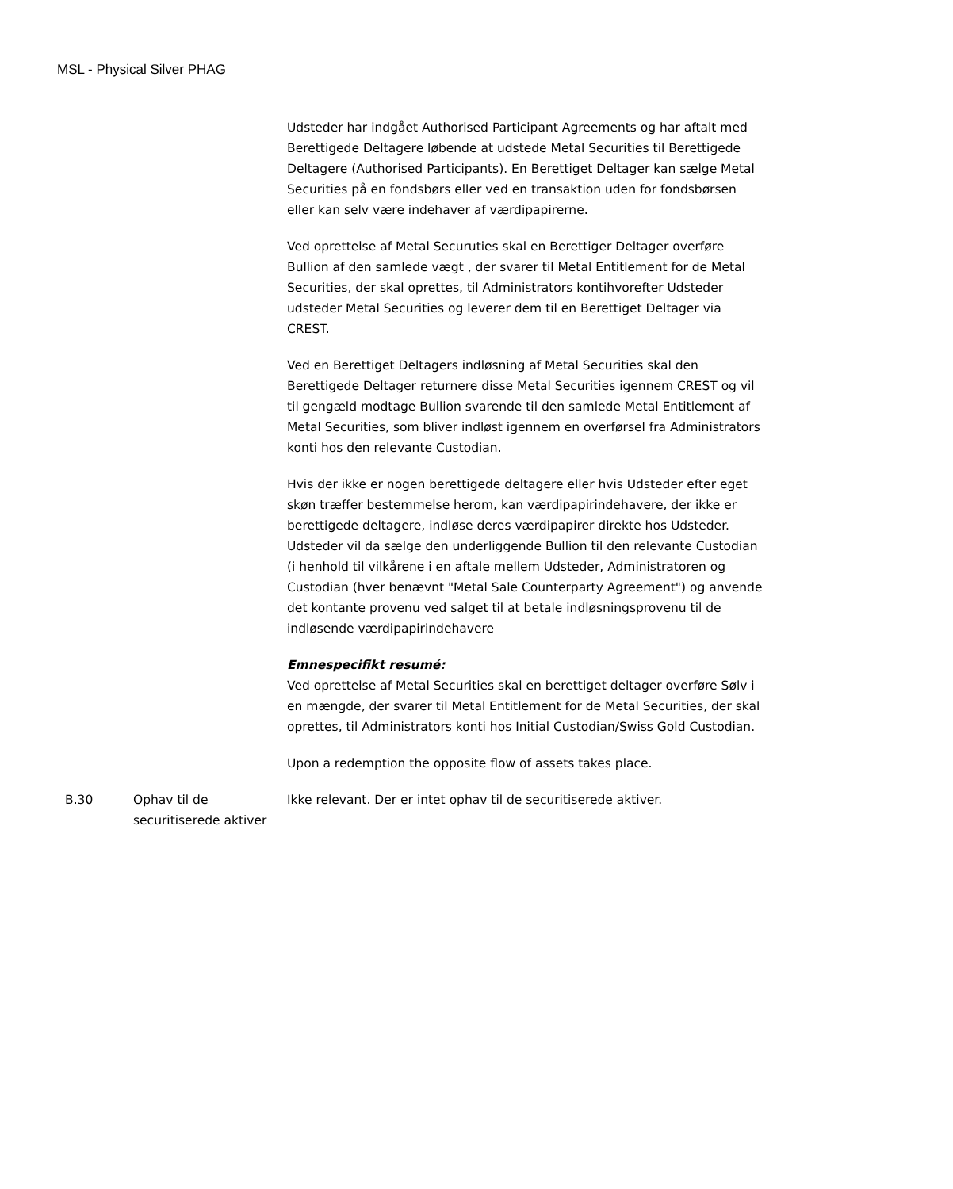MSL - Physical Silver PHAG
| | | Udsteder har indgået Authorised Participant Agreements og har aftalt med Berettigede Deltagere løbende at udstede Metal Securities til Berettigede Deltagere (Authorised Participants). En Berettiget Deltager kan sælge Metal Securities på en fondsbørs eller ved en transaktion uden for fondsbørsen eller kan selv være indehaver af værdipapirerne. Ved oprettelse af Metal Securuties skal en Berettiger Deltager overføre Bullion af den samlede vægt , der svarer til Metal Entitlement for de Metal Securities, der skal oprettes, til Administrators kontihvorefter Udsteder udsteder Metal Securities og leverer dem til en Berettiget Deltager via CREST. Ved en Berettiget Deltagers indløsning af Metal Securities skal den Berettigede Deltager returnere disse Metal Securities igennem CREST og vil til gengæld modtage Bullion svarende til den samlede Metal Entitlement af Metal Securities, som bliver indløst igennem en overførsel fra Administrators konti hos den relevante Custodian. Hvis der ikke er nogen berettigede deltagere eller hvis Udsteder efter eget skøn træffer bestemmelse herom, kan værdipapirindehavere, der ikke er berettigede deltagere, indløse deres værdipapirer direkte hos Udsteder. Udsteder vil da sælge den underliggende Bullion til den relevante Custodian (i henhold til vilkårene i en aftale mellem Udsteder, Administratoren og Custodian (hver benævnt "Metal Sale Counterparty Agreement") og anvende det kontante provenu ved salget til at betale indløsningsprovenu til de indløsende værdipapirindehavere Emnespecifikt resumé: Ved oprettelse af Metal Securities skal en berettiget deltager overføre Sølv i en mængde, der svarer til Metal Entitlement for de Metal Securities, der skal oprettes, til Administrators konti hos Initial Custodian/Swiss Gold Custodian. Upon a redemption the opposite flow of assets takes place. |
| B.30 | Ophav til de securitiserede aktiver | Ikke relevant. Der er intet ophav til de securitiserede aktiver. |